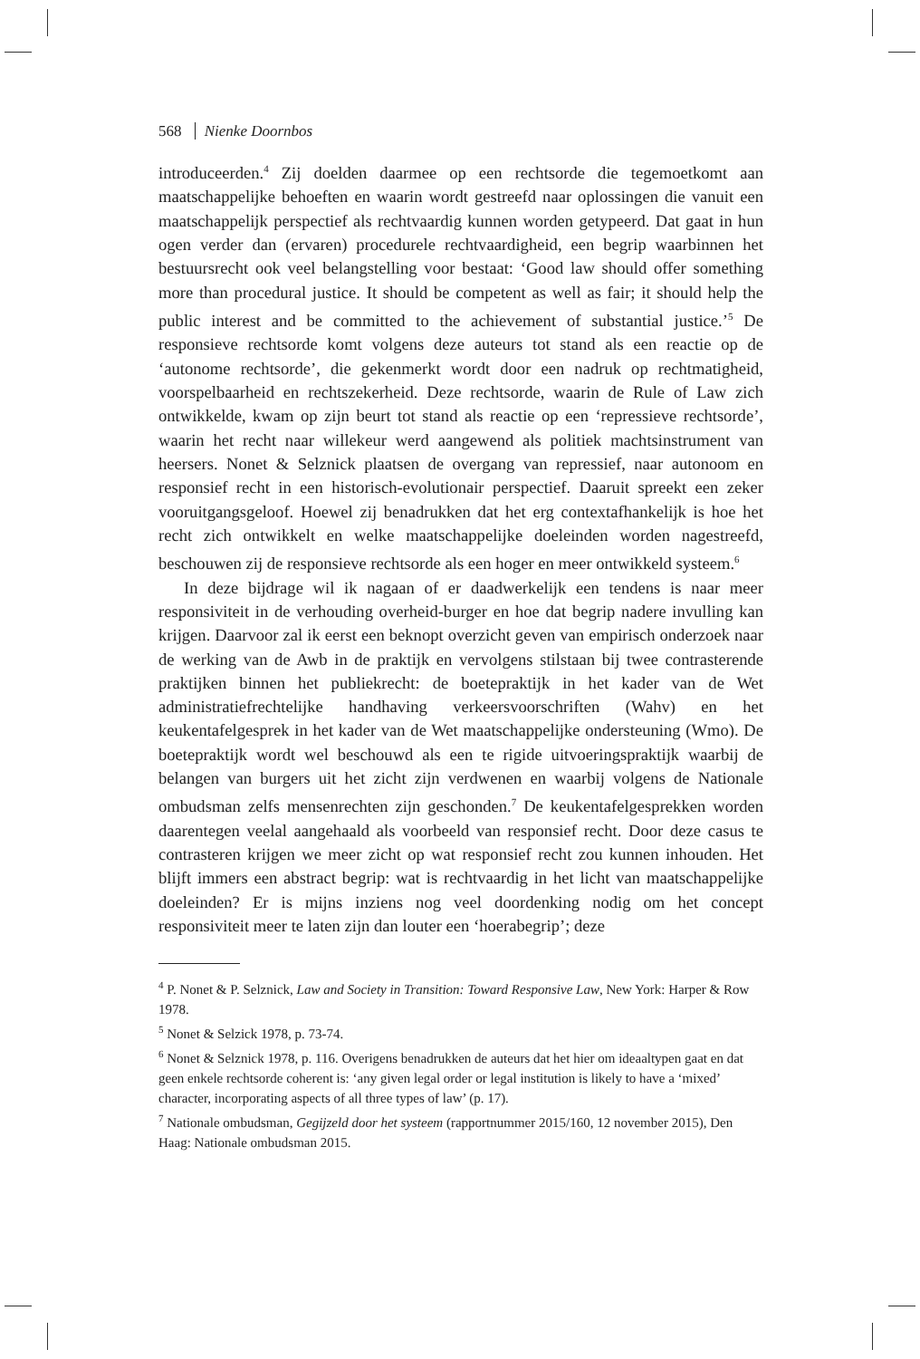568 Nienke Doornbos
introduceerden.<sup>4</sup> Zij doelden daarmee op een rechtsorde die tegemoetkomt aan maatschappelijke behoeften en waarin wordt gestreefd naar oplossingen die vanuit een maatschappelijk perspectief als rechtvaardig kunnen worden getypeerd. Dat gaat in hun ogen verder dan (ervaren) procedurele rechtvaardigheid, een begrip waarbinnen het bestuursrecht ook veel belangstelling voor bestaat: ‘Good law should offer something more than procedural justice. It should be competent as well as fair; it should help the public interest and be committed to the achievement of substantial justice.’<sup>5</sup> De responsieve rechtsorde komt volgens deze auteurs tot stand als een reactie op de ‘autonome rechtsorde’, die gekenmerkt wordt door een nadruk op rechtmatigheid, voorspelbaarheid en rechtszekerheid. Deze rechtsorde, waarin de Rule of Law zich ontwikkelde, kwam op zijn beurt tot stand als reactie op een ‘repressieve rechtsorde’, waarin het recht naar willekeur werd aangewend als politiek machtsinstrument van heersers. Nonet & Selznick plaatsen de overgang van repressief, naar autonoom en responsief recht in een historisch-evolutionair perspectief. Daaruit spreekt een zeker vooruitgangsgeloof. Hoewel zij benadrukken dat het erg contextafhankelijk is hoe het recht zich ontwikkelt en welke maatschappelijke doeleinden worden nagestreefd, beschouwen zij de responsieve rechtsorde als een hoger en meer ontwikkeld systeem.<sup>6</sup>
In deze bijdrage wil ik nagaan of er daadwerkelijk een tendens is naar meer responsiviteit in de verhouding overheid-burger en hoe dat begrip nadere invulling kan krijgen. Daarvoor zal ik eerst een beknopt overzicht geven van empirisch onderzoek naar de werking van de Awb in de praktijk en vervolgens stilstaan bij twee contrasterende praktijken binnen het publiekrecht: de boetepraktijk in het kader van de Wet administratiefrechtelijke handhaving verkeersvoorschriften (Wahv) en het keukentafelgesprek in het kader van de Wet maatschappelijke ondersteuning (Wmo). De boetepraktijk wordt wel beschouwd als een te rigide uitvoeringspraktijk waarbij de belangen van burgers uit het zicht zijn verdwenen en waarbij volgens de Nationale ombudsman zelfs mensenrechten zijn geschonden.<sup>7</sup> De keukentafelgesprekken worden daarentegen veelal aangehaald als voorbeeld van responsief recht. Door deze casus te contrasteren krijgen we meer zicht op wat responsief recht zou kunnen inhouden. Het blijft immers een abstract begrip: wat is rechtvaardig in het licht van maatschappelijke doeleinden? Er is mijns inziens nog veel doordenking nodig om het concept responsiviteit meer te laten zijn dan louter een ‘hoerabegrip’; deze
<sup>4</sup> P. Nonet & P. Selznick, Law and Society in Transition: Toward Responsive Law, New York: Harper & Row 1978.
<sup>5</sup> Nonet & Selzick 1978, p. 73-74.
<sup>6</sup> Nonet & Selznick 1978, p. 116. Overigens benadrukken de auteurs dat het hier om ideaaltypen gaat en dat geen enkele rechtsorde coherent is: ‘any given legal order or legal institution is likely to have a ‘mixed’ character, incorporating aspects of all three types of law’ (p. 17).
<sup>7</sup> Nationale ombudsman, Gegijzeld door het systeem (rapportnummer 2015/160, 12 november 2015), Den Haag: Nationale ombudsman 2015.